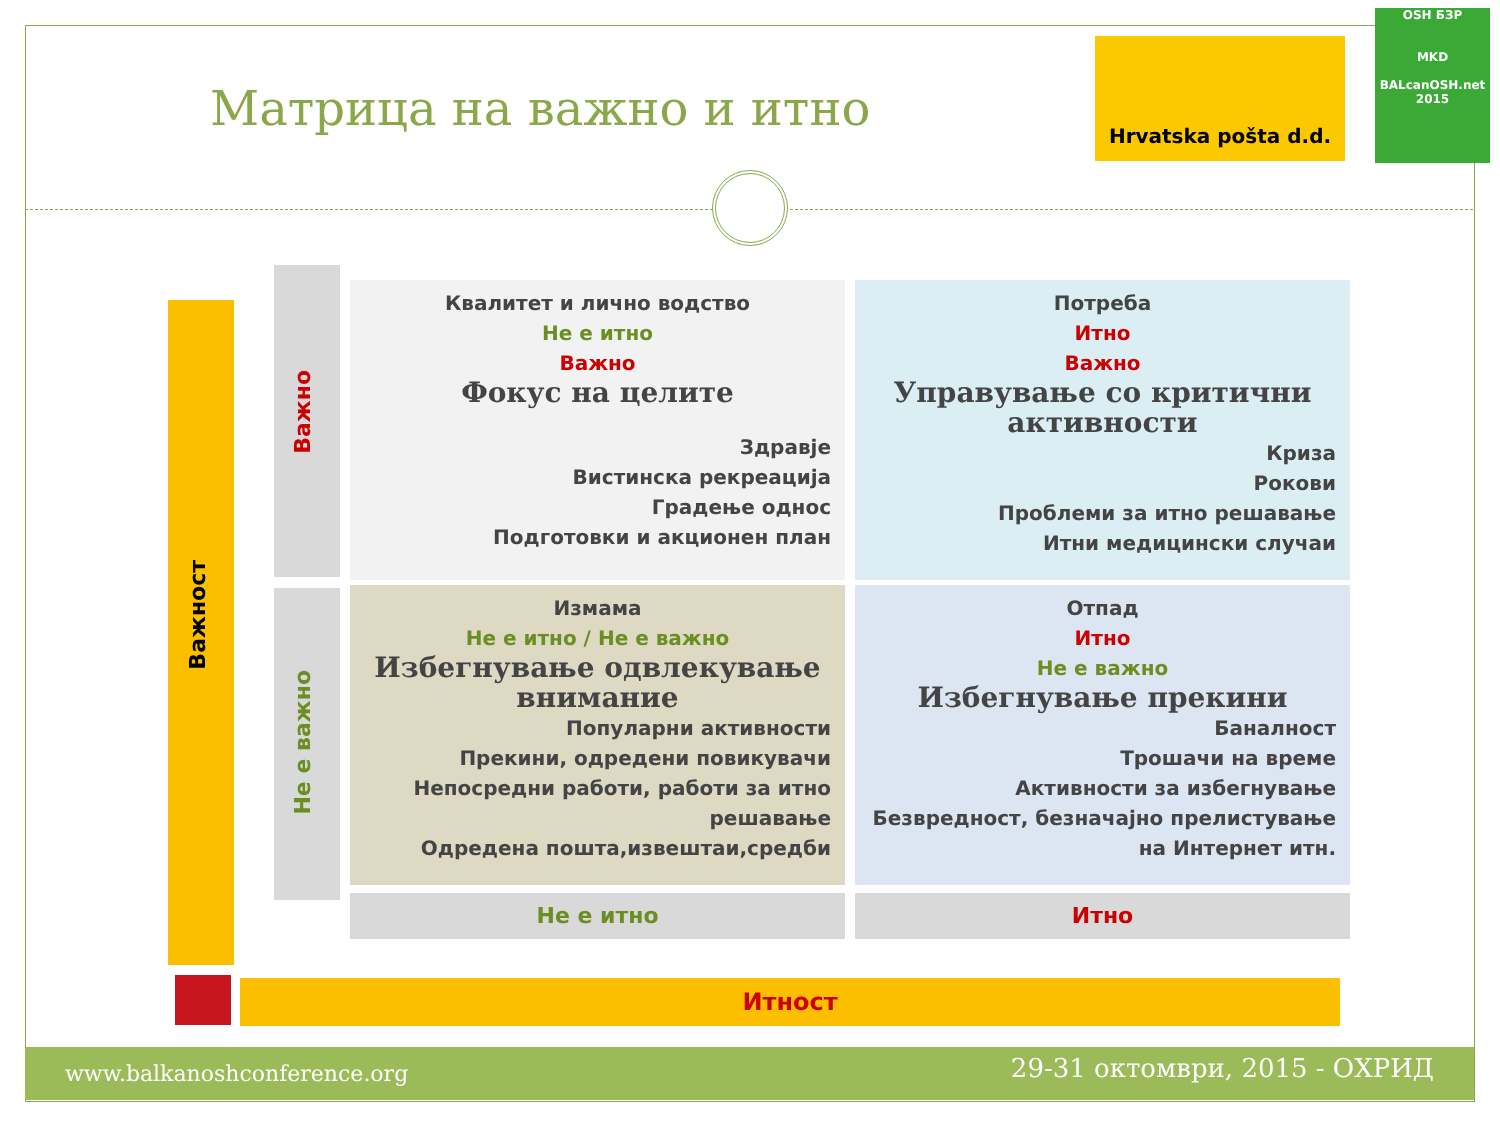Матрица на важно и итно
Hrvatska pošta d.d.
OSH БЗР
MKD
BALcanOSH.net 2015
Важност
Важно
Не е важно
Квалитет и лично водство
Не е итно
Важно
Фокус на целите
Здравје
Вистинска рекреација
Градење однос
Подготовки и акционен план
Потреба
Итно
Важно
Управување со критични активности
Криза
Рокови
Проблеми за итно решавање
Итни медицински случаи
Измама
Не е итно / Не е важно
Избегнување одвлекување внимание
Популарни активности
Прекини, одредени повикувачи
Непосредни работи, работи за итно решавање
Одредена пошта,извештаи,средби
Отпад
Итно
Не е важно
Избегнување прекини
Баналност
Трошачи на време
Активности за избегнување
Безвредност, безначајно прелистување на Интернет итн.
Не е итно Итно
Итност
www.balkanoshconference.org 29-31 октомври, 2015 - ОХРИД